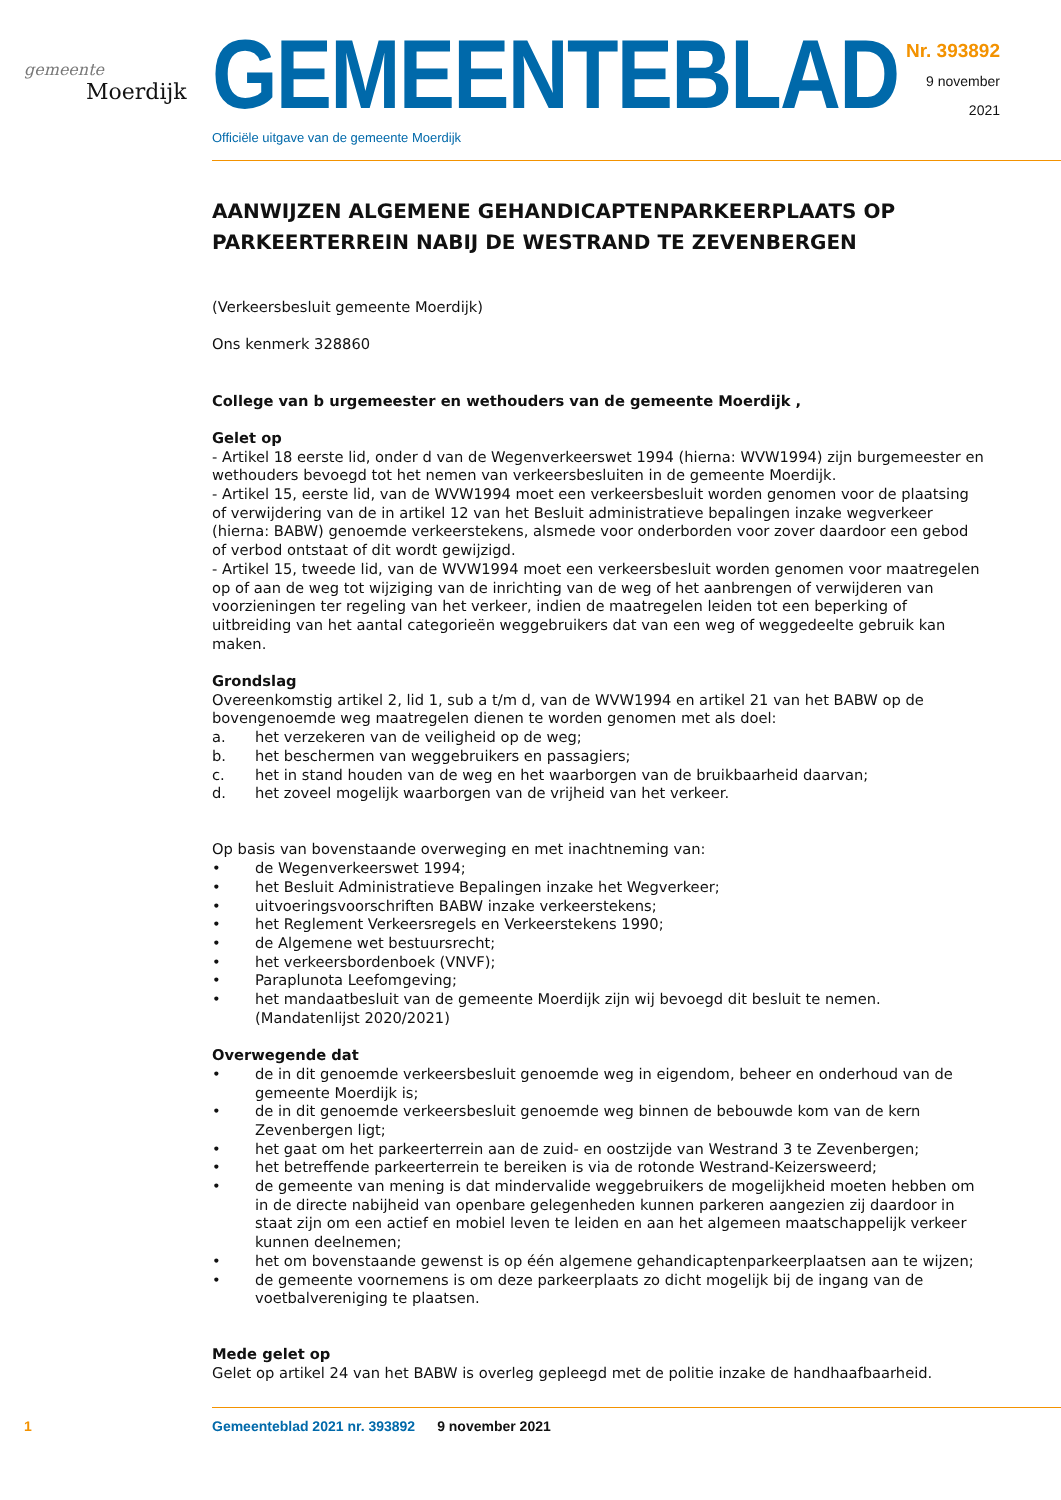gemeente
Moerdijk
GEMEENTEBLAD
Officiële uitgave van de gemeente Moerdijk
Nr. 393892
9 november
2021
AANWIJZEN ALGEMENE GEHANDICAPTENPARKEERPLAATS OP PARKEERTERREIN NABIJ DE WESTRAND TE ZEVENBERGEN
(Verkeersbesluit gemeente Moerdijk)
Ons kenmerk 328860
College van b urgemeester en wethouders van de gemeente Moerdijk ,
Gelet op
- Artikel 18 eerste lid, onder d van de Wegenverkeerswet 1994 (hierna: WVW1994) zijn burgemeester en wethouders bevoegd tot het nemen van verkeersbesluiten in de gemeente Moerdijk.
- Artikel 15, eerste lid, van de WVW1994 moet een verkeersbesluit worden genomen voor de plaatsing of verwijdering van de in artikel 12 van het Besluit administratieve bepalingen inzake wegverkeer (hierna: BABW) genoemde verkeerstekens, alsmede voor onderborden voor zover daardoor een gebod of verbod ontstaat of dit wordt gewijzigd.
- Artikel 15, tweede lid, van de WVW1994 moet een verkeersbesluit worden genomen voor maatregelen op of aan de weg tot wijziging van de inrichting van de weg of het aanbrengen of verwijderen van voorzieningen ter regeling van het verkeer, indien de maatregelen leiden tot een beperking of uitbreiding van het aantal categorieën weggebruikers dat van een weg of weggedeelte gebruik kan maken.
Grondslag
Overeenkomstig artikel 2, lid 1, sub a t/m d, van de WVW1994 en artikel 21 van het BABW op de bovengenoemde weg maatregelen dienen te worden genomen met als doel:
a. het verzekeren van de veiligheid op de weg;
b. het beschermen van weggebruikers en passagiers;
c. het in stand houden van de weg en het waarborgen van de bruikbaarheid daarvan;
d. het zoveel mogelijk waarborgen van de vrijheid van het verkeer.
Op basis van bovenstaande overweging en met inachtneming van:
• de Wegenverkeerswet 1994;
• het Besluit Administratieve Bepalingen inzake het Wegverkeer;
• uitvoeringsvoorschriften BABW inzake verkeerstekens;
• het Reglement Verkeersregels en Verkeerstekens 1990;
• de Algemene wet bestuursrecht;
• het verkeersbordenboek (VNVF);
• Paraplunota Leefomgeving;
• het mandaatbesluit van de gemeente Moerdijk zijn wij bevoegd dit besluit te nemen. (Mandatenlijst 2020/2021)
Overwegende dat
• de in dit genoemde verkeersbesluit genoemde weg in eigendom, beheer en onderhoud van de gemeente Moerdijk is;
• de in dit genoemde verkeersbesluit genoemde weg binnen de bebouwde kom van de kern Zevenbergen ligt;
• het gaat om het parkeerterrein aan de zuid- en oostzijde van Westrand 3 te Zevenbergen;
• het betreffende parkeerterrein te bereiken is via de rotonde Westrand-Keizersweerd;
• de gemeente van mening is dat mindervalide weggebruikers de mogelijkheid moeten hebben om in de directe nabijheid van openbare gelegenheden kunnen parkeren aangezien zij daardoor in staat zijn om een actief en mobiel leven te leiden en aan het algemeen maatschappelijk verkeer kunnen deelnemen;
• het om bovenstaande gewenst is op één algemene gehandicaptenparkeerplaatsen aan te wijzen;
• de gemeente voornemens is om deze parkeerplaats zo dicht mogelijk bij de ingang van de voetbalvereniging te plaatsen.
Mede gelet op
Gelet op artikel 24 van het BABW is overleg gepleegd met de politie inzake de handhaafbaarheid.
1 Gemeenteblad 2021 nr. 393892 9 november 2021